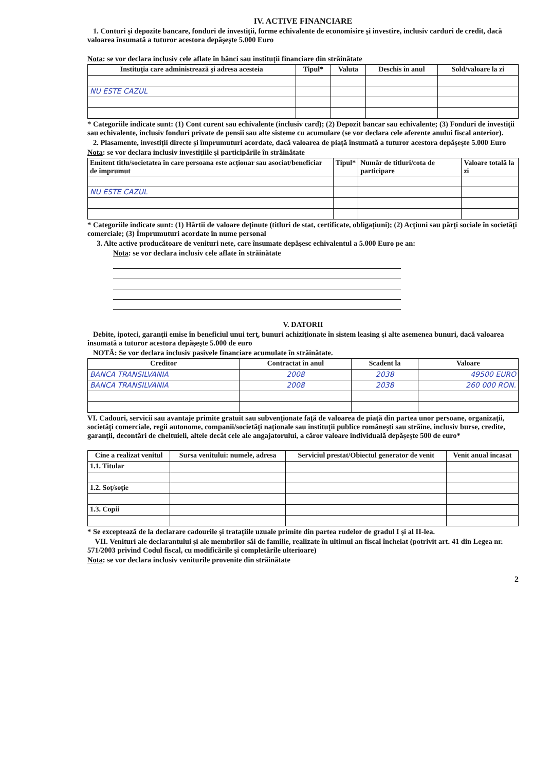IV. ACTIVE FINANCIARE
1. Conturi şi depozite bancare, fonduri de investiţii, forme echivalente de economisire şi investire, inclusiv carduri de credit, dacă valoarea însumată a tuturor acestora depăşeşte 5.000 Euro
Nota: se vor declara inclusiv cele aflate în bănci sau instituţii financiare din străinătate
| Instituţia care administrează şi adresa acesteia | Tipul* | Valuta | Deschis în anul | Sold/valoare la zi |
| --- | --- | --- | --- | --- |
| NU ESTE CAZUL | | | | |
* Categoriile indicate sunt: (1) Cont curent sau echivalente (inclusiv card); (2) Depozit bancar sau echivalente; (3) Fonduri de investiţii sau echivalente, inclusiv fonduri private de pensii sau alte sisteme cu acumulare (se vor declara cele aferente anului fiscal anterior).
2. Plasamente, investiţii directe şi împrumuturi acordate, dacă valoarea de piaţă însumată a tuturor acestora depăşeşte 5.000 Euro
Nota: se vor declara inclusiv investiţiile şi participările în străinătate
| Emitent titlu/societatea în care persoana este acţionar sau asociat/beneficiar de împrumut | Tipul* | Număr de titluri/cota de participare | Valoare totală la zi |
| --- | --- | --- | --- |
| NU ESTE CAZUL | | | |
* Categoriile indicate sunt: (1) Hârtii de valoare deţinute (titluri de stat, certificate, obligaţiuni); (2) Acţiuni sau părţi sociale în societăţi comerciale; (3) Împrumuturi acordate în nume personal
3. Alte active producătoare de venituri nete, care însumate depăşesc echivalentul a 5.000 Euro pe an:
Nota: se vor declara inclusiv cele aflate în străinătate
V. DATORII
Debite, ipoteci, garanţii emise în beneficiul unui terţ, bunuri achiziţionate în sistem leasing şi alte asemenea bunuri, dacă valoarea însumată a tuturor acestora depăşeşte 5.000 de euro
NOTĂ: Se vor declara inclusiv pasivele financiare acumulate în străinătate.
| Creditor | Contractat în anul | Scadent la | Valoare |
| --- | --- | --- | --- |
| BANCA TRANSILVANIA | 2008 | 2038 | 49500 EURO |
| BANCA TRANSILVANIA | 2008 | 2038 | 260 000 RON. |
VI. Cadouri, servicii sau avantaje primite gratuit sau subvenţionate faţă de valoarea de piaţă din partea unor persoane, organizaţii, societăţi comerciale, regii autonome, companii/societăţi naţionale sau instituţii publice româneşti sau străine, inclusiv burse, credite, garanţii, decontări de cheltuieli, altele decât cele ale angajatorului, a căror valoare individuală depăşeşte 500 de euro*
| Cine a realizat venitul | Sursa venitului: numele, adresa | Serviciul prestat/Obiectul generator de venit | Venit anual încasat |
| --- | --- | --- | --- |
| 1.1. Titular | | | |
| 1.2. Soţ/soţie | | | |
| 1.3. Copii | | | |
* Se exceptează de la declarare cadourile şi trataţiile uzuale primite din partea rudelor de gradul I şi al II-lea.
VII. Venituri ale declarantului şi ale membrilor săi de familie, realizate în ultimul an fiscal încheiat (potrivit art. 41 din Legea nr. 571/2003 privind Codul fiscal, cu modificările şi completările ulterioare)
Nota: se vor declara inclusiv veniturile provenite din străinătate
2